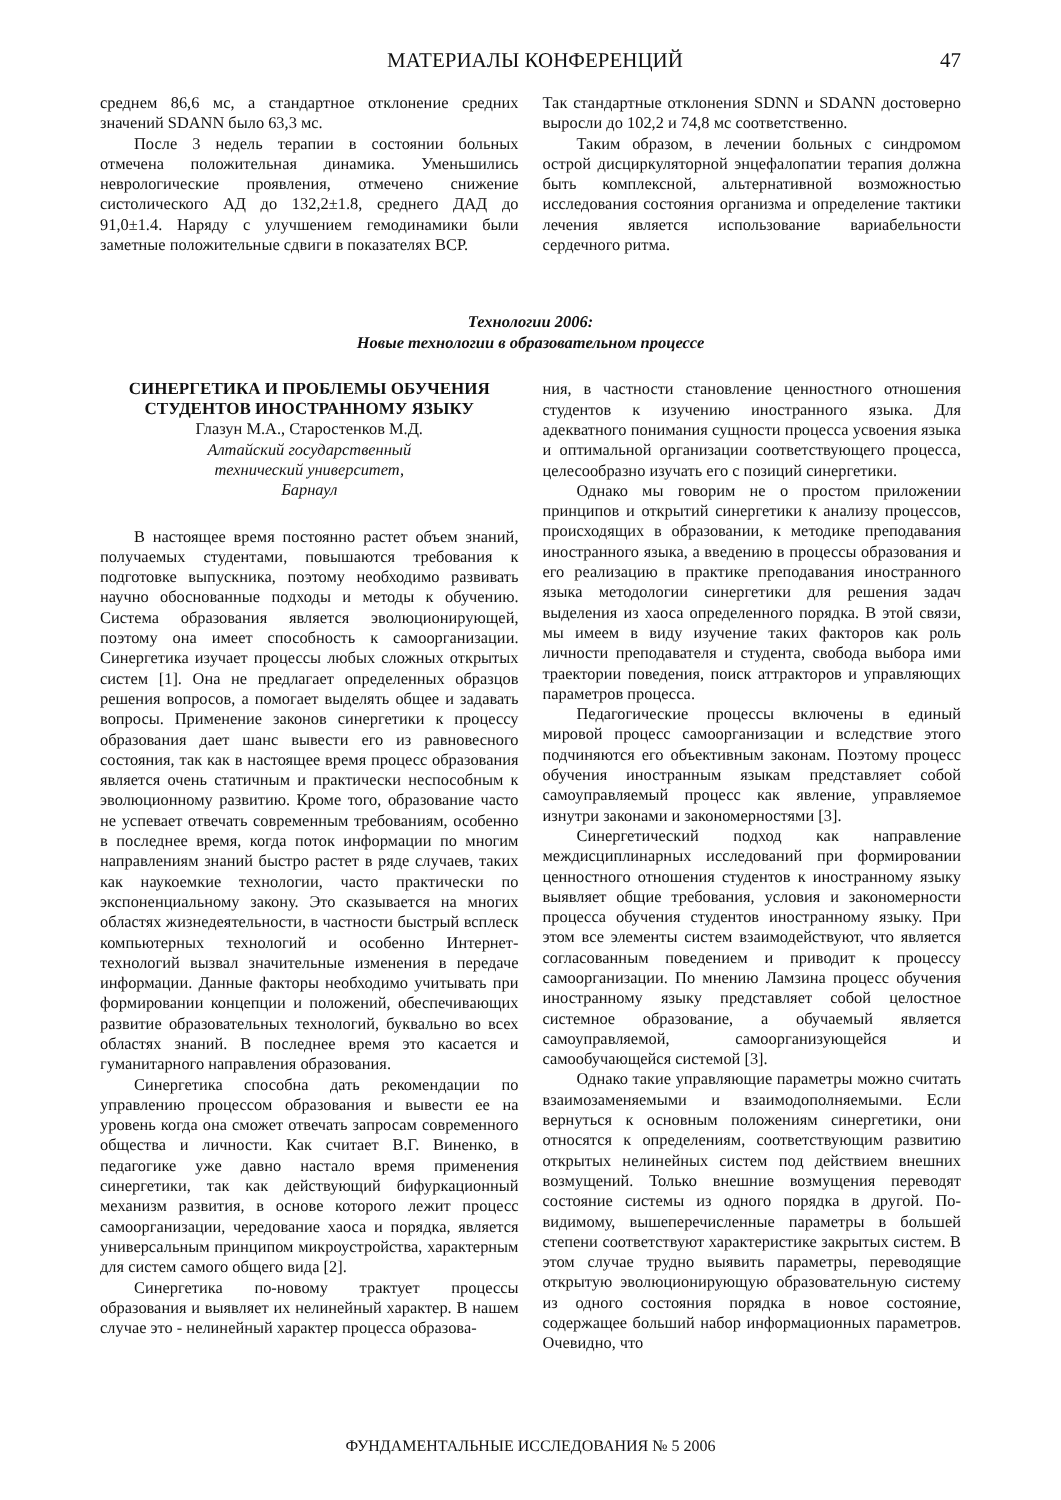МАТЕРИАЛЫ КОНФЕРЕНЦИЙ 47
среднем 86,6 мс, а стандартное отклонение средних значений SDANN было 63,3 мс.
После 3 недель терапии в состоянии больных отмечена положительная динамика. Уменьшились неврологические проявления, отмечено снижение систолического АД до 132,2±1.8, среднего ДАД до 91,0±1.4. Наряду с улучшением гемодинамики были заметные положительные сдвиги в показателях ВСР.
Так стандартные отклонения SDNN и SDANN достоверно выросли до 102,2 и 74,8 мс соответственно.
Таким образом, в лечении больных с синдромом острой дисциркуляторной энцефалопатии терапия должна быть комплексной, альтернативной возможностью исследования состояния организма и определение тактики лечения является использование вариабельности сердечного ритма.
Технологии 2006:
Новые технологии в образовательном процессе
СИНЕРГЕТИКА И ПРОБЛЕМЫ ОБУЧЕНИЯ СТУДЕНТОВ ИНОСТРАННОМУ ЯЗЫКУ
Глазун М.А., Старостенков М.Д.
Алтайский государственный
технический университет,
Барнаул
В настоящее время постоянно растет объем знаний, получаемых студентами, повышаются требования к подготовке выпускника, поэтому необходимо развивать научно обоснованные подходы и методы к обучению. Система образования является эволюционирующей, поэтому она имеет способность к самоорганизации. Синергетика изучает процессы любых сложных открытых систем [1]. Она не предлагает определенных образцов решения вопросов, а помогает выделять общее и задавать вопросы. Применение законов синергетики к процессу образования дает шанс вывести его из равновесного состояния, так как в настоящее время процесс образования является очень статичным и практически неспособным к эволюционному развитию. Кроме того, образование часто не успевает отвечать современным требованиям, особенно в последнее время, когда поток информации по многим направлениям знаний быстро растет в ряде случаев, таких как наукоемкие технологии, часто практически по экспоненциальному закону. Это сказывается на многих областях жизнедеятельности, в частности быстрый всплеск компьютерных технологий и особенно Интернет-технологий вызвал значительные изменения в передаче информации. Данные факторы необходимо учитывать при формировании концепции и положений, обеспечивающих развитие образовательных технологий, буквально во всех областях знаний. В последнее время это касается и гуманитарного направления образования.
Синергетика способна дать рекомендации по управлению процессом образования и вывести ее на уровень когда она сможет отвечать запросам современного общества и личности. Как считает В.Г. Виненко, в педагогике уже давно настало время применения синергетики, так как действующий бифуркационный механизм развития, в основе которого лежит процесс самоорганизации, чередование хаоса и порядка, является универсальным принципом микроустройства, характерным для систем самого общего вида [2].
Синергетика по-новому трактует процессы образования и выявляет их нелинейный характер. В нашем случае это - нелинейный характер процесса образова-
ния, в частности становление ценностного отношения студентов к изучению иностранного языка. Для адекватного понимания сущности процесса усвоения языка и оптимальной организации соответствующего процесса, целесообразно изучать его с позиций синергетики.
Однако мы говорим не о простом приложении принципов и открытий синергетики к анализу процессов, происходящих в образовании, к методике преподавания иностранного языка, а введению в процессы образования и его реализацию в практике преподавания иностранного языка методологии синергетики для решения задач выделения из хаоса определенного порядка. В этой связи, мы имеем в виду изучение таких факторов как роль личности преподавателя и студента, свобода выбора ими траектории поведения, поиск аттракторов и управляющих параметров процесса.
Педагогические процессы включены в единый мировой процесс самоорганизации и вследствие этого подчиняются его объективным законам. Поэтому процесс обучения иностранным языкам представляет собой самоуправляемый процесс как явление, управляемое изнутри законами и закономерностями [3].
Синергетический подход как направление междисциплинарных исследований при формировании ценностного отношения студентов к иностранному языку выявляет общие требования, условия и закономерности процесса обучения студентов иностранному языку. При этом все элементы систем взаимодействуют, что является согласованным поведением и приводит к процессу самоорганизации. По мнению Ламзина процесс обучения иностранному языку представляет собой целостное системное образование, а обучаемый является самоуправляемой, самоорганизующейся и самообучающейся системой [3].
Однако такие управляющие параметры можно считать взаимозаменяемыми и взаимодополняемыми. Если вернуться к основным положениям синергетики, они относятся к определениям, соответствующим развитию открытых нелинейных систем под действием внешних возмущений. Только внешние возмущения переводят состояние системы из одного порядка в другой. По-видимому, вышеперечисленные параметры в большей степени соответствуют характеристике закрытых систем. В этом случае трудно выявить параметры, переводящие открытую эволюционирующую образовательную систему из одного состояния порядка в новое состояние, содержащее больший набор информационных параметров. Очевидно, что
ФУНДАМЕНТАЛЬНЫЕ ИССЛЕДОВАНИЯ № 5 2006